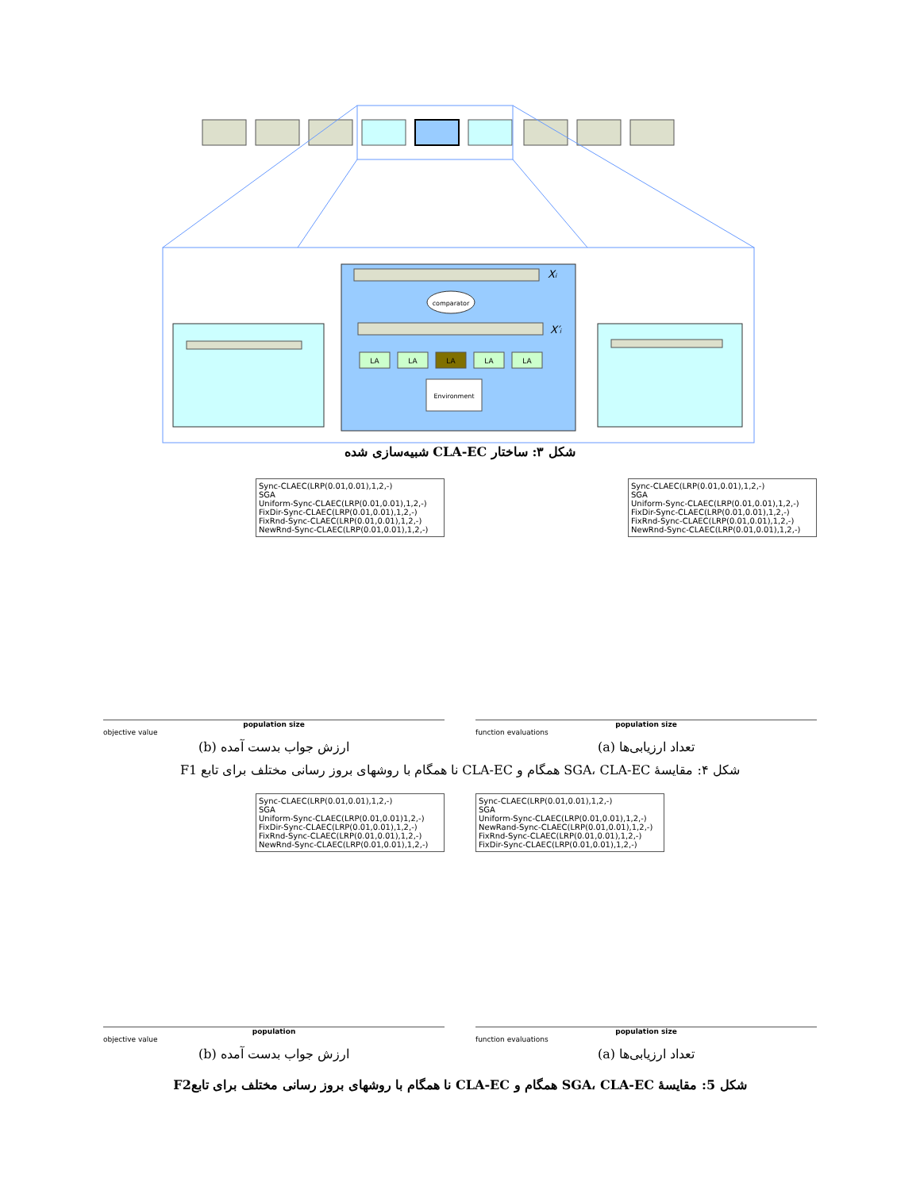comparator
Xi
X′i
LA
LA
LA
LA
LA
Environment
شکل ۳: ساختار CLA-EC شبیه‌سازی شده
Sync-CLAEC(LRP(0.01,0.01),1,2,-)
SGA
Uniform-Sync-CLAEC(LRP(0.01,0.01),1,2,-)
FixDir-Sync-CLAEC(LRP(0.01,0.01),1,2,-)
FixRnd-Sync-CLAEC(LRP(0.01,0.01),1,2,-)
NewRnd-Sync-CLAEC(LRP(0.01,0.01),1,2,-)
population size
objective value
ارزش جواب بدست آمده (b)
Sync-CLAEC(LRP(0.01,0.01),1,2,-)
SGA
Uniform-Sync-CLAEC(LRP(0.01,0.01),1,2,-)
FixDir-Sync-CLAEC(LRP(0.01,0.01),1,2,-)
FixRnd-Sync-CLAEC(LRP(0.01,0.01),1,2,-)
NewRnd-Sync-CLAEC(LRP(0.01,0.01),1,2,-)
population size
function evaluations
تعداد ارزیابی‌ها (a)
شکل ۴: مقایسهٔ SGA، CLA-EC همگام و CLA-EC نا همگام با روشهای بروز رسانی مختلف برای تابع F1
Sync-CLAEC(LRP(0.01,0.01),1,2,-)
SGA
Uniform-Sync-CLAEC(LRP(0.01,0.01)1,2,-)
FixDir-Sync-CLAEC(LRP(0.01,0.01),1,2,-)
FixRnd-Sync-CLAEC(LRP(0.01,0.01),1,2,-)
NewRnd-Sync-CLAEC(LRP(0.01,0.01),1,2,-)
population
objective value
ارزش جواب بدست آمده (b)
Sync-CLAEC(LRP(0.01,0.01),1,2,-)
SGA
Uniform-Sync-CLAEC(LRP(0.01,0.01),1,2,-)
NewRand-Sync-CLAEC(LRP(0.01,0.01),1,2,-)
FixRnd-Sync-CLAEC(LRP(0.01,0.01),1,2,-)
FixDir-Sync-CLAEC(LRP(0.01,0.01),1,2,-)
population size
function evaluations
تعداد ارزیابی‌ها (a)
شکل 5: مقایسهٔ SGA، CLA-EC همگام و CLA-EC نا همگام با روشهای بروز رسانی مختلف برای تابعF2